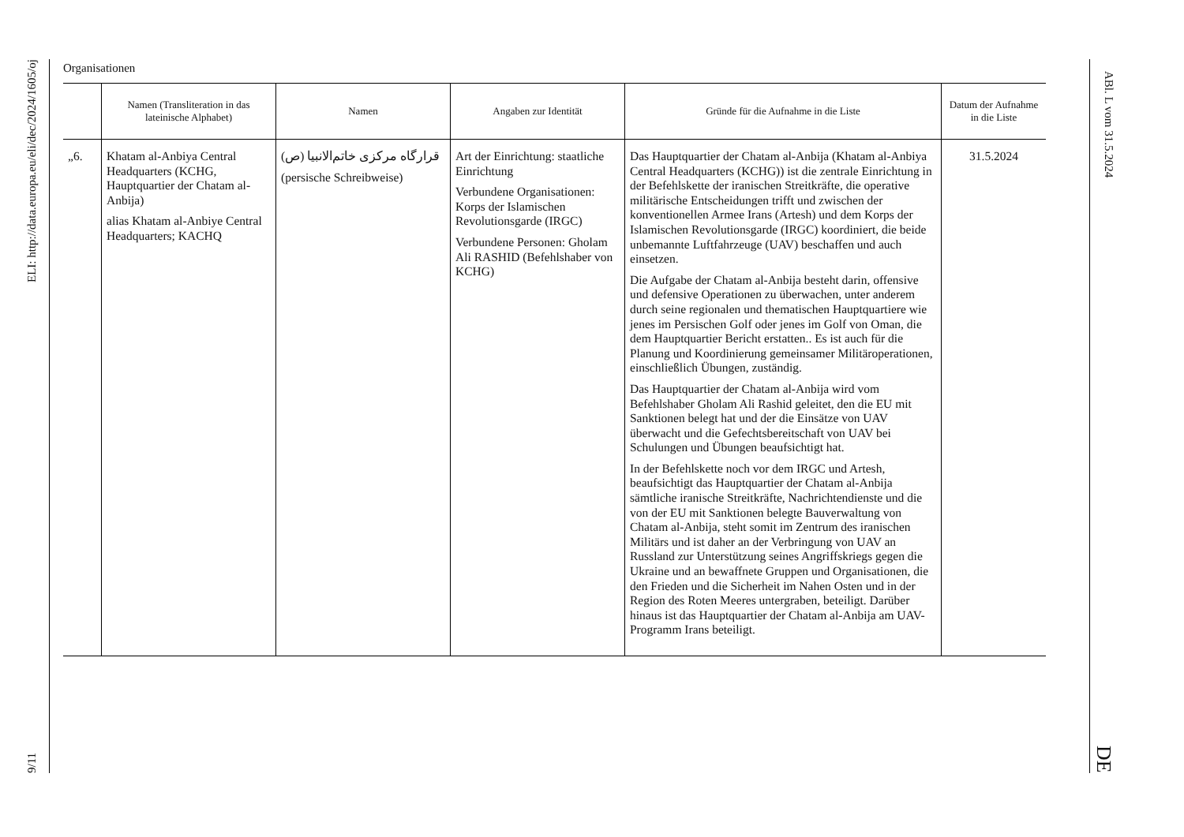9/11 ELI: http://data.europa.eu/eli/dec/2024/1605/oj
Organisationen
| | Namen (Transliteration in das lateinische Alphabet) | Namen | Angaben zur Identität | Gründe für die Aufnahme in die Liste | Datum der Aufnahme in die Liste |
| --- | --- | --- | --- | --- | --- |
| „6. | Khatam al-Anbiya Central Headquarters (KCHG, Hauptquartier der Chatam al-Anbija) alias Khatam al-Anbiye Central Headquarters; KACHQ | قرارگاه مرکزی خاتم‌الانبیا (ص) (persische Schreibweise) | Art der Einrichtung: staatliche Einrichtung Verbundene Organisationen: Korps der Islamischen Revolutionsgarde (IRGC) Verbundene Personen: Gholam Ali RASHID (Befehlshaber von KCHG) | Das Hauptquartier der Chatam al-Anbija (Khatam al-Anbiya Central Headquarters (KCHG)) ist die zentrale Einrichtung in der Befehlskette der iranischen Streitkräfte, die operative militärische Entscheidungen trifft und zwischen der konventionellen Armee Irans (Artesh) und dem Korps der Islamischen Revolutionsgarde (IRGC) koordiniert, die beide unbemannte Luftfahrzeuge (UAV) beschaffen und auch einsetzen. Die Aufgabe der Chatam al-Anbija besteht darin, offensive und defensive Operationen zu überwachen, unter anderem durch seine regionalen und thematischen Hauptquartiere wie jenes im Persischen Golf oder jenes im Golf von Oman, die dem Hauptquartier Bericht erstatten.. Es ist auch für die Planung und Koordinierung gemeinsamer Militäroperationen, einschließlich Übungen, zuständig. Das Hauptquartier der Chatam al-Anbija wird vom Befehlshaber Gholam Ali Rashid geleitet, den die EU mit Sanktionen belegt hat und der die Einsätze von UAV überwacht und die Gefechtsbereitschaft von UAV bei Schulungen und Übungen beaufsichtigt hat. In der Befehlskette noch vor dem IRGC und Artesh, beaufsichtigt das Hauptquartier der Chatam al-Anbija sämtliche iranische Streitkräfte, Nachrichtendienste und die von der EU mit Sanktionen belegte Bauverwaltung von Chatam al-Anbija, steht somit im Zentrum des iranischen Militärs und ist daher an der Verbringung von UAV an Russland zur Unterstützung seines Angriffskriegs gegen die Ukraine und an bewaffnete Gruppen und Organisationen, die den Frieden und die Sicherheit im Nahen Osten und in der Region des Roten Meeres untergraben, beteiligt. Darüber hinaus ist das Hauptquartier der Chatam al-Anbija am UAV-Programm Irans beteiligt. | 31.5.2024 |
ABl. L vom 31.5.2024 DE